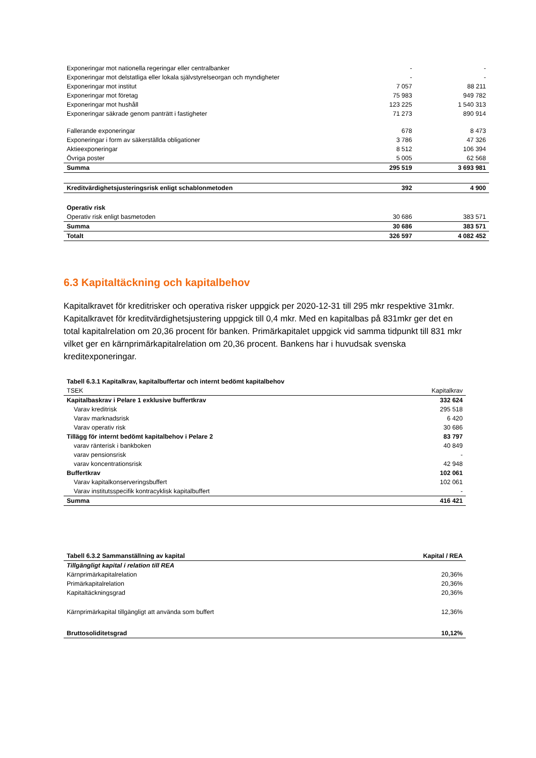| Exponeringar mot nationella regeringar eller centralbanker | - | - |
| Exponeringar mot delstatliga eller lokala självstyrelseorgan och myndigheter | - | - |
| Exponeringar mot institut | 7 057 | 88 211 |
| Exponeringar mot företag | 75 983 | 949 782 |
| Exponeringar mot hushåll | 123 225 | 1 540 313 |
| Exponeringar säkrade genom panträtt i fastigheter | 71 273 | 890 914 |
| Fallerande exponeringar | 678 | 8 473 |
| Exponeringar i form av säkerställda obligationer | 3 786 | 47 326 |
| Aktieexponeringar | 8 512 | 106 394 |
| Övriga poster | 5 005 | 62 568 |
| Summa | 295 519 | 3 693 981 |
| Kreditvärdighetsjusteringsrisk enligt schablonmetoden | 392 | 4 900 |
| Operativ risk | | |
| Operativ risk enligt basmetoden | 30 686 | 383 571 |
| Summa | 30 686 | 383 571 |
| Totalt | 326 597 | 4 082 452 |
6.3 Kapitaltäckning och kapitalbehov
Kapitalkravet för kreditrisker och operativa risker uppgick per 2020-12-31 till 295 mkr respektive 31mkr. Kapitalkravet för kreditvärdighetsjustering uppgick till 0,4 mkr. Med en kapitalbas på 831mkr ger det en total kapitalrelation om 20,36 procent för banken. Primärkapitalet uppgick vid samma tidpunkt till 831 mkr vilket ger en kärnprimärkapitalrelation om 20,36 procent. Bankens har i huvudsak svenska kreditexponeringar.
| Tabell 6.3.1 Kapitalkrav, kapitalbuffertar och internt bedömt kapitalbehov | |
| TSEK | Kapitalkrav |
| Kapitalbaskrav i Pelare 1 exklusive buffertkrav | 332 624 |
| Varav kreditrisk | 295 518 |
| Varav marknadsrisk | 6 420 |
| Varav operativ risk | 30 686 |
| Tillägg för internt bedömt kapitalbehov i Pelare 2 | 83 797 |
| varav ränterisk i bankboken | 40 849 |
| varav pensionsrisk | - |
| varav koncentrationsrisk | 42 948 |
| Buffertkrav | 102 061 |
| Varav kapitalkonserveringsbuffert | 102 061 |
| Varav institutsspecifik kontracyklisk kapitalbuffert | - |
| Summa | 416 421 |
| Tabell 6.3.2 Sammanställning av kapital | Kapital / REA |
| Tillgängligt kapital i relation till REA | |
| Kärnprimärkapitalrelation | 20,36% |
| Primärkapitalrelation | 20,36% |
| Kapitaltäckningsgrad | 20,36% |
| Kärnprimärkapital tillgängligt att använda som buffert | 12,36% |
| Bruttosoliditetsgrad | 10,12% |